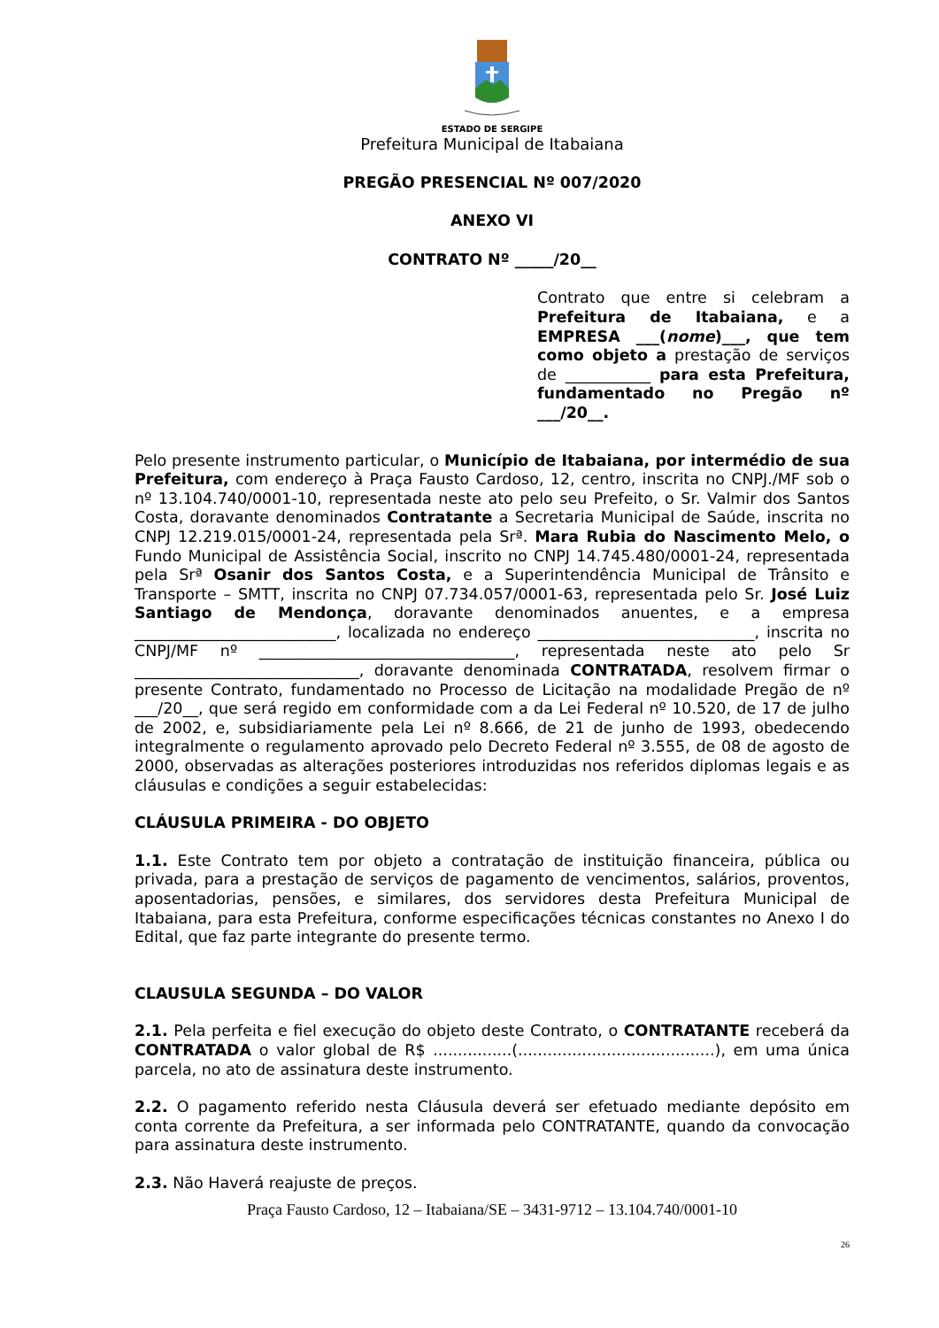ESTADO DE SERGIPE
Prefeitura Municipal de Itabaiana
PREGÃO PRESENCIAL Nº 007/2020
ANEXO VI
CONTRATO Nº _____/20__
Contrato que entre si celebram a Prefeitura de Itabaiana, e a EMPRESA ___(nome)___, que tem como objeto a prestação de serviços de ___________ para esta Prefeitura, fundamentado no Pregão nº ___/20__.
Pelo presente instrumento particular, o Município de Itabaiana, por intermédio de sua Prefeitura, com endereço à Praça Fausto Cardoso, 12, centro, inscrita no CNPJ./MF sob o nº 13.104.740/0001-10, representada neste ato pelo seu Prefeito, o Sr. Valmir dos Santos Costa, doravante denominados Contratante a Secretaria Municipal de Saúde, inscrita no CNPJ 12.219.015/0001-24, representada pela Srª. Mara Rubia do Nascimento Melo, o Fundo Municipal de Assistência Social, inscrito no CNPJ 14.745.480/0001-24, representada pela Srª Osanir dos Santos Costa, e a Superintendência Municipal de Trânsito e Transporte – SMTT, inscrita no CNPJ 07.734.057/0001-63, representada pelo Sr. José Luiz Santiago de Mendonça, doravante denominados anuentes, e a empresa __________________________, localizada no endereço ____________________________, inscrita no CNPJ/MF nº _________________________________, representada neste ato pelo Sr _____________________________, doravante denominada CONTRATADA, resolvem firmar o presente Contrato, fundamentado no Processo de Licitação na modalidade Pregão de nº ___/20__, que será regido em conformidade com a da Lei Federal nº 10.520, de 17 de julho de 2002, e, subsidiariamente pela Lei nº 8.666, de 21 de junho de 1993, obedecendo integralmente o regulamento aprovado pelo Decreto Federal nº 3.555, de 08 de agosto de 2000, observadas as alterações posteriores introduzidas nos referidos diplomas legais e as cláusulas e condições a seguir estabelecidas:
CLÁUSULA PRIMEIRA - DO OBJETO
1.1. Este Contrato tem por objeto a contratação de instituição financeira, pública ou privada, para a prestação de serviços de pagamento de vencimentos, salários, proventos, aposentadorias, pensões, e similares, dos servidores desta Prefeitura Municipal de Itabaiana, para esta Prefeitura, conforme especificações técnicas constantes no Anexo I do Edital, que faz parte integrante do presente termo.
CLAUSULA SEGUNDA – DO VALOR
2.1. Pela perfeita e fiel execução do objeto deste Contrato, o CONTRATANTE receberá da CONTRATADA o valor global de R$ ................(........................................), em uma única parcela, no ato de assinatura deste instrumento.
2.2. O pagamento referido nesta Cláusula deverá ser efetuado mediante depósito em conta corrente da Prefeitura, a ser informada pelo CONTRATANTE, quando da convocação para assinatura deste instrumento.
2.3. Não Haverá reajuste de preços.
Praça Fausto Cardoso, 12 – Itabaiana/SE – 3431-9712 – 13.104.740/0001-10
26